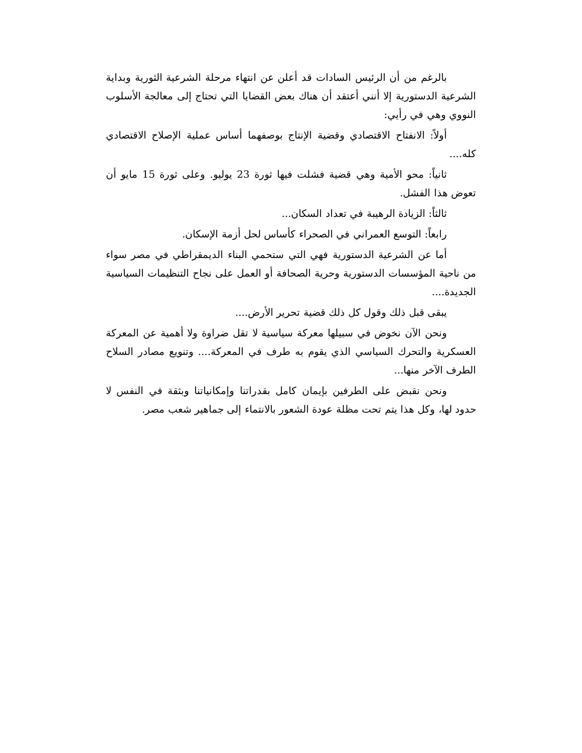بالرغم من أن الرئيس السادات قد أعلن عن انتهاء مرحلة الشرعية الثورية وبداية الشرعية الدستورية إلا أنني أعتقد أن هناك بعض القضايا التي تحتاج إلى معالجة الأسلوب النووي وهي في رأيي:
أولاً: الانفتاح الاقتصادي وقضية الإنتاج بوصفهما أساس عملية الإصلاح الاقتصادي كله....
ثانياً: محو الأمية وهي قضية فشلت فيها ثورة 23 يوليو. وعلى ثورة 15 مايو أن تعوض هذا الفشل.
ثالثاً: الزيادة الرهيبة في تعداد السكان...
رابعاً: التوسع العمراني في الصحراء كأساس لحل أزمة الإسكان.
أما عن الشرعية الدستورية فهي التي ستحمي البناء الديمقراطي في مصر سواء من ناحية المؤسسات الدستورية وحرية الصحافة أو العمل على نجاح التنظيمات السياسية الجديدة....
يبقى قبل ذلك وقول كل ذلك قضية تحرير الأرض....
ونحن الآن نخوض في سبيلها معركة سياسية لا تقل ضراوة ولا أهمية عن المعركة العسكرية والتحرك السياسي الذي يقوم به طرف في المعركة.... وتنويع مصادر السلاح الطرف الآخر منها...
ونحن نقبض على الطرفين بإيمان كامل بقدراتنا وإمكانياتنا وبثقة في النفس لا حدود لها، وكل هذا يتم تحت مظلة عودة الشعور بالانتماء إلى جماهير شعب مصر.